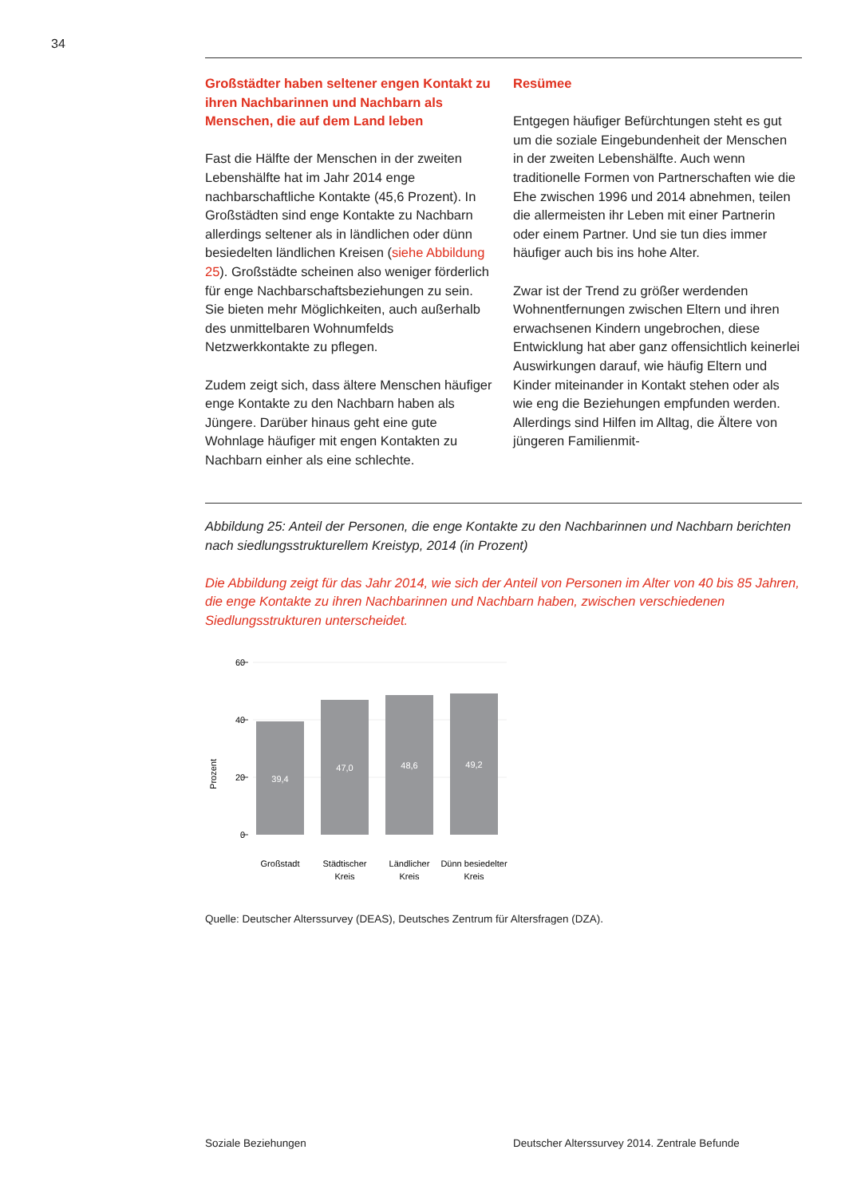34
Großstädter haben seltener engen Kontakt zu ihren Nachbarinnen und Nachbarn als Menschen, die auf dem Land leben
Fast die Hälfte der Menschen in der zweiten Lebenshälfte hat im Jahr 2014 enge nachbarschaftliche Kontakte (45,6 Prozent). In Großstädten sind enge Kontakte zu Nachbarn allerdings seltener als in ländlichen oder dünn besiedelten ländlichen Kreisen (siehe Abbildung 25). Großstädte scheinen also weniger förderlich für enge Nachbarschaftsbeziehungen zu sein. Sie bieten mehr Möglichkeiten, auch außerhalb des unmittelbaren Wohnumfelds Netzwerkkontakte zu pflegen.
Zudem zeigt sich, dass ältere Menschen häufiger enge Kontakte zu den Nachbarn haben als Jüngere. Darüber hinaus geht eine gute Wohnlage häufiger mit engen Kontakten zu Nachbarn einher als eine schlechte.
Resümee
Entgegen häufiger Befürchtungen steht es gut um die soziale Eingebundenheit der Menschen in der zweiten Lebenshälfte. Auch wenn traditionelle Formen von Partnerschaften wie die Ehe zwischen 1996 und 2014 abnehmen, teilen die allermeisten ihr Leben mit einer Partnerin oder einem Partner. Und sie tun dies immer häufiger auch bis ins hohe Alter.
Zwar ist der Trend zu größer werdenden Wohnentfernungen zwischen Eltern und ihren erwachsenen Kindern ungebrochen, diese Entwicklung hat aber ganz offensichtlich keinerlei Auswirkungen darauf, wie häufig Eltern und Kinder miteinander in Kontakt stehen oder als wie eng die Beziehungen empfunden werden. Allerdings sind Hilfen im Alltag, die Ältere von jüngeren Familienmit-
Abbildung 25: Anteil der Personen, die enge Kontakte zu den Nachbarinnen und Nachbarn berichten nach siedlungsstrukturellem Kreistyp, 2014 (in Prozent)
Die Abbildung zeigt für das Jahr 2014, wie sich der Anteil von Personen im Alter von 40 bis 85 Jahren, die enge Kontakte zu ihren Nachbarinnen und Nachbarn haben, zwischen verschiedenen Siedlungsstrukturen unterscheidet.
Prozent
60
40
20
0
39,4
47,0
48,6
49,2
Großstadt
Städtischer
Kreis
Ländlicher
Kreis
Dünn besiedelter
Kreis
Quelle: Deutscher Alterssurvey (DEAS), Deutsches Zentrum für Altersfragen (DZA).
Soziale Beziehungen
Deutscher Alterssurvey 2014. Zentrale Befunde